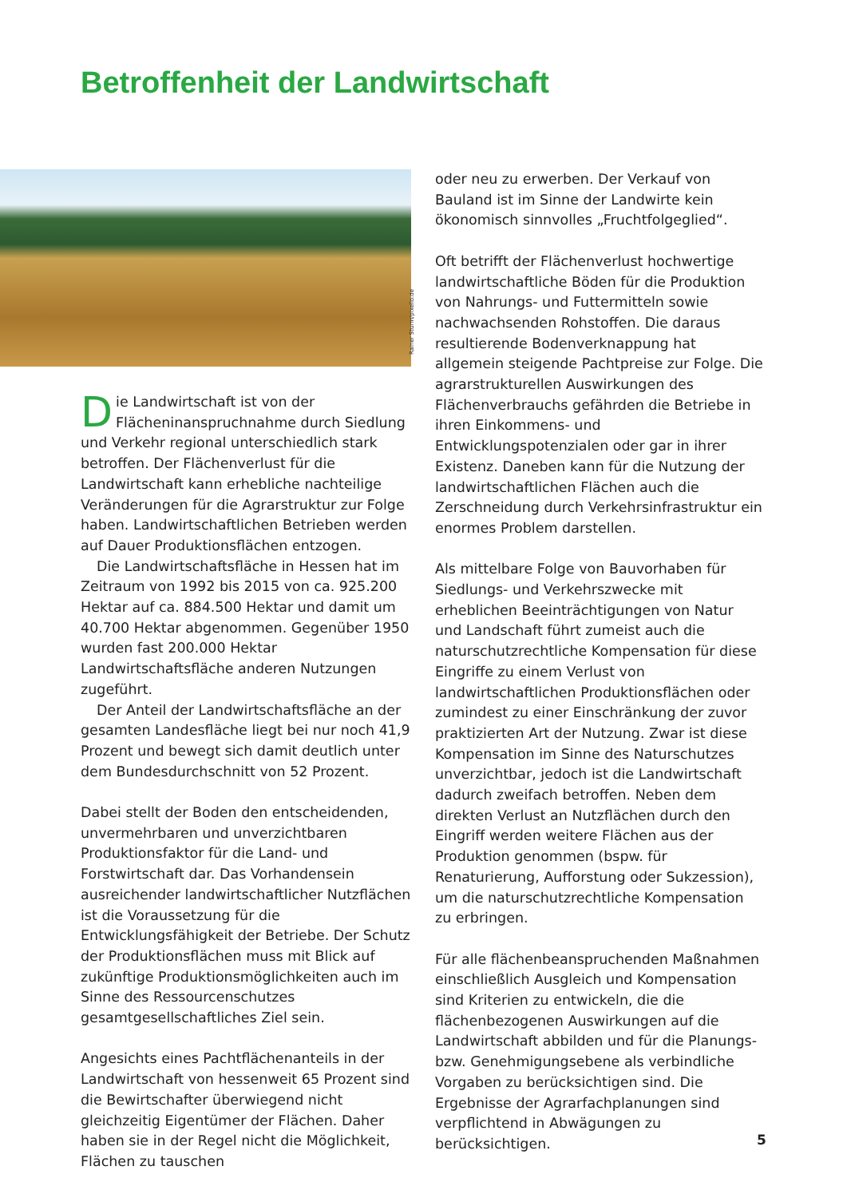Betroffenheit der Landwirtschaft
Rainer Sturm/pixelio.de
Die Landwirtschaft ist von der Flächeninanspruchnahme durch Siedlung und Verkehr regional unterschiedlich stark betroffen. Der Flächenverlust für die Landwirtschaft kann erhebliche nachteilige Veränderungen für die Agrarstruktur zur Folge haben. Landwirtschaftlichen Betrieben werden auf Dauer Produktionsflächen entzogen.
Die Landwirtschaftsfläche in Hessen hat im Zeitraum von 1992 bis 2015 von ca. 925.200 Hektar auf ca. 884.500 Hektar und damit um 40.700 Hektar abgenommen. Gegenüber 1950 wurden fast 200.000 Hektar Landwirtschaftsfläche anderen Nutzungen zugeführt.
Der Anteil der Landwirtschaftsfläche an der gesamten Landesfläche liegt bei nur noch 41,9 Prozent und bewegt sich damit deutlich unter dem Bundesdurchschnitt von 52 Prozent.
Dabei stellt der Boden den entscheidenden, unvermehrbaren und unverzichtbaren Produktionsfaktor für die Land- und Forstwirtschaft dar. Das Vorhandensein ausreichender landwirtschaftlicher Nutzflächen ist die Voraussetzung für die Entwicklungsfähigkeit der Betriebe. Der Schutz der Produktionsflächen muss mit Blick auf zukünftige Produktionsmöglichkeiten auch im Sinne des Ressourcenschutzes gesamtgesellschaftliches Ziel sein.
Angesichts eines Pachtflächenanteils in der Landwirtschaft von hessenweit 65 Prozent sind die Bewirtschafter überwiegend nicht gleichzeitig Eigentümer der Flächen. Daher haben sie in der Regel nicht die Möglichkeit, Flächen zu tauschen
oder neu zu erwerben. Der Verkauf von Bauland ist im Sinne der Landwirte kein ökonomisch sinnvolles „Fruchtfolgeglied“.
Oft betrifft der Flächenverlust hochwertige landwirtschaftliche Böden für die Produktion von Nahrungs- und Futtermitteln sowie nachwachsenden Rohstoffen. Die daraus resultierende Bodenverknappung hat allgemein steigende Pachtpreise zur Folge. Die agrarstrukturellen Auswirkungen des Flächenverbrauchs gefährden die Betriebe in ihren Einkommens- und Entwicklungspotenzialen oder gar in ihrer Existenz. Daneben kann für die Nutzung der landwirtschaftlichen Flächen auch die Zerschneidung durch Verkehrsinfrastruktur ein enormes Problem darstellen.
Als mittelbare Folge von Bauvorhaben für Siedlungs- und Verkehrszwecke mit erheblichen Beeinträchtigungen von Natur und Landschaft führt zumeist auch die naturschutzrechtliche Kompensation für diese Eingriffe zu einem Verlust von landwirtschaftlichen Produktionsflächen oder zumindest zu einer Einschränkung der zuvor praktizierten Art der Nutzung. Zwar ist diese Kompensation im Sinne des Naturschutzes unverzichtbar, jedoch ist die Landwirtschaft dadurch zweifach betroffen. Neben dem direkten Verlust an Nutzflächen durch den Eingriff werden weitere Flächen aus der Produktion genommen (bspw. für Renaturierung, Aufforstung oder Sukzession), um die naturschutzrechtliche Kompensation zu erbringen.
Für alle flächenbeanspruchenden Maßnahmen einschließlich Ausgleich und Kompensation sind Kriterien zu entwickeln, die die flächenbezogenen Auswirkungen auf die Landwirtschaft abbilden und für die Planungs- bzw. Genehmigungsebene als verbindliche Vorgaben zu berücksichtigen sind. Die Ergebnisse der Agrarfachplanungen sind verpflichtend in Abwägungen zu berücksichtigen.
5